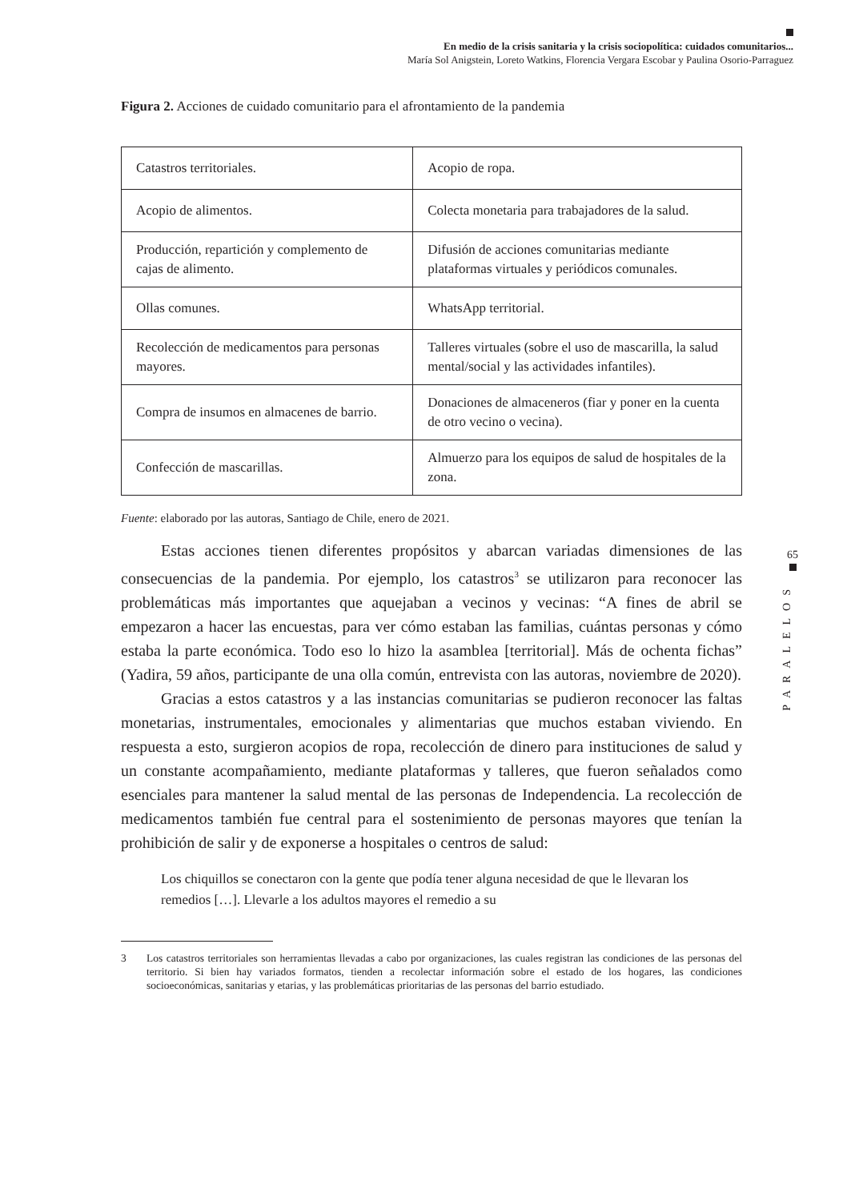En medio de la crisis sanitaria y la crisis sociopolítica: cuidados comunitarios...
María Sol Anigstein, Loreto Watkins, Florencia Vergara Escobar y Paulina Osorio-Parraguez
Figura 2. Acciones de cuidado comunitario para el afrontamiento de la pandemia
| Catastros territoriales. | Acopio de ropa. |
| Acopio de alimentos. | Colecta monetaria para trabajadores de la salud. |
| Producción, repartición y complemento de cajas de alimento. | Difusión de acciones comunitarias mediante plataformas virtuales y periódicos comunales. |
| Ollas comunes. | WhatsApp territorial. |
| Recolección de medicamentos para personas mayores. | Talleres virtuales (sobre el uso de mascarilla, la salud mental/social y las actividades infantiles). |
| Compra de insumos en almacenes de barrio. | Donaciones de almaceneros (fiar y poner en la cuenta de otro vecino o vecina). |
| Confección de mascarillas. | Almuerzo para los equipos de salud de hospitales de la zona. |
Fuente: elaborado por las autoras, Santiago de Chile, enero de 2021.
Estas acciones tienen diferentes propósitos y abarcan variadas dimensiones de las consecuencias de la pandemia. Por ejemplo, los catastros<sup>3</sup> se utilizaron para reconocer las problemáticas más importantes que aquejaban a vecinos y vecinas: “A fines de abril se empezaron a hacer las encuestas, para ver cómo estaban las familias, cuántas personas y cómo estaba la parte económica. Todo eso lo hizo la asamblea [territorial]. Más de ochenta fichas” (Yadira, 59 años, participante de una olla común, entrevista con las autoras, noviembre de 2020).
Gracias a estos catastros y a las instancias comunitarias se pudieron reconocer las faltas monetarias, instrumentales, emocionales y alimentarias que muchos estaban viviendo. En respuesta a esto, surgieron acopios de ropa, recolección de dinero para instituciones de salud y un constante acompañamiento, mediante plataformas y talleres, que fueron señalados como esenciales para mantener la salud mental de las personas de Independencia. La recolección de medicamentos también fue central para el sostenimiento de personas mayores que tenían la prohibición de salir y de exponerse a hospitales o centros de salud:
Los chiquillos se conectaron con la gente que podía tener alguna necesidad de que le llevaran los remedios […]. Llevarle a los adultos mayores el remedio a su
3 Los catastros territoriales son herramientas llevadas a cabo por organizaciones, las cuales registran las condiciones de las personas del territorio. Si bien hay variados formatos, tienden a recolectar información sobre el estado de los hogares, las condiciones socioeconómicas, sanitarias y etarias, y las problemáticas prioritarias de las personas del barrio estudiado.
65
PARALELOS